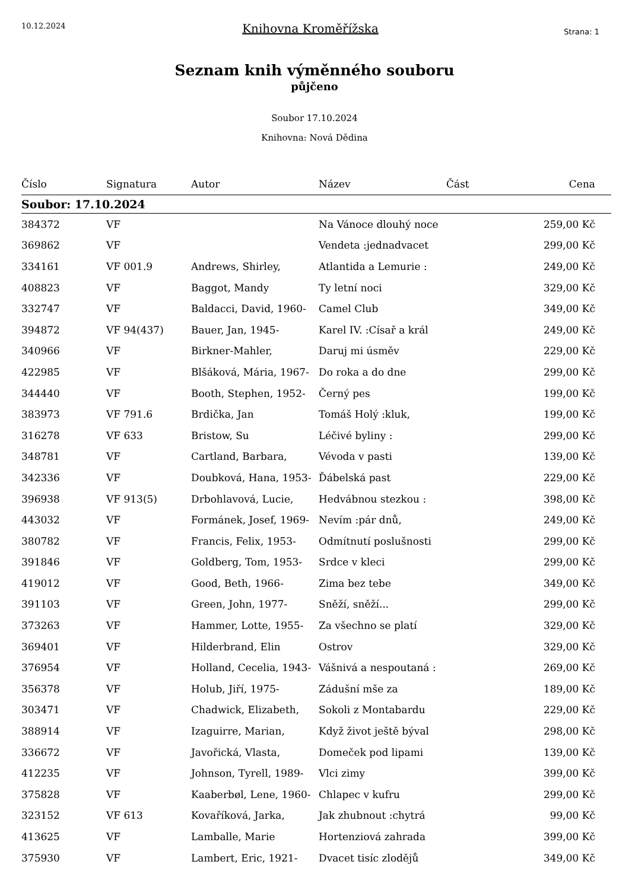10.12.2024
Knihovna Kroměřížska
Strana: 1
Seznam knih výměnného souboru
půjčeno
Soubor 17.10.2024
Knihovna: Nová Dědina
| Číslo | Signatura | Autor | Název | Část | Cena |
| --- | --- | --- | --- | --- | --- |
| Soubor: 17.10.2024 | | | | | |
| 384372 | VF | | Na Vánoce dlouhý noce | | 259,00 Kč |
| 369862 | VF | | Vendeta :jednadvacet | | 299,00 Kč |
| 334161 | VF 001.9 | Andrews, Shirley, | Atlantida a Lemurie : | | 249,00 Kč |
| 408823 | VF | Baggot, Mandy | Ty letní noci | | 329,00 Kč |
| 332747 | VF | Baldacci, David, 1960- | Camel Club | | 349,00 Kč |
| 394872 | VF 94(437) | Bauer, Jan, 1945- | Karel IV. :Císař a král | | 249,00 Kč |
| 340966 | VF | Birkner-Mahler, | Daruj mi úsměv | | 229,00 Kč |
| 422985 | VF | Blšáková, Mária, 1967- | Do roka a do dne | | 299,00 Kč |
| 344440 | VF | Booth, Stephen, 1952- | Černý pes | | 199,00 Kč |
| 383973 | VF 791.6 | Brdička, Jan | Tomáš Holý :kluk, | | 199,00 Kč |
| 316278 | VF 633 | Bristow, Su | Léčivé byliny : | | 299,00 Kč |
| 348781 | VF | Cartland, Barbara, | Vévoda v pasti | | 139,00 Kč |
| 342336 | VF | Doubková, Hana, 1953- | Ďábelská past | | 229,00 Kč |
| 396938 | VF 913(5) | Drbohlavová, Lucie, | Hedvábnou stezkou : | | 398,00 Kč |
| 443032 | VF | Formánek, Josef, 1969- | Nevím :pár dnů, | | 249,00 Kč |
| 380782 | VF | Francis, Felix, 1953- | Odmítnutí poslušnosti | | 299,00 Kč |
| 391846 | VF | Goldberg, Tom, 1953- | Srdce v kleci | | 299,00 Kč |
| 419012 | VF | Good, Beth, 1966- | Zima bez tebe | | 349,00 Kč |
| 391103 | VF | Green, John, 1977- | Sněží, sněží... | | 299,00 Kč |
| 373263 | VF | Hammer, Lotte, 1955- | Za všechno se platí | | 329,00 Kč |
| 369401 | VF | Hilderbrand, Elin | Ostrov | | 329,00 Kč |
| 376954 | VF | Holland, Cecelia, 1943- | Vášnivá a nespoutaná : | | 269,00 Kč |
| 356378 | VF | Holub, Jiří, 1975- | Zádušní mše za | | 189,00 Kč |
| 303471 | VF | Chadwick, Elizabeth, | Sokoli z Montabardu | | 229,00 Kč |
| 388914 | VF | Izaguirre, Marian, | Když život ještě býval | | 298,00 Kč |
| 336672 | VF | Javořická, Vlasta, | Domeček pod lipami | | 139,00 Kč |
| 412235 | VF | Johnson, Tyrell, 1989- | Vlci zimy | | 399,00 Kč |
| 375828 | VF | Kaaberbøl, Lene, 1960- | Chlapec v kufru | | 299,00 Kč |
| 323152 | VF 613 | Kovaříková, Jarka, | Jak zhubnout :chytrá | | 99,00 Kč |
| 413625 | VF | Lamballe, Marie | Hortenziová zahrada | | 399,00 Kč |
| 375930 | VF | Lambert, Eric, 1921- | Dvacet tisíc zlodějů | | 349,00 Kč |